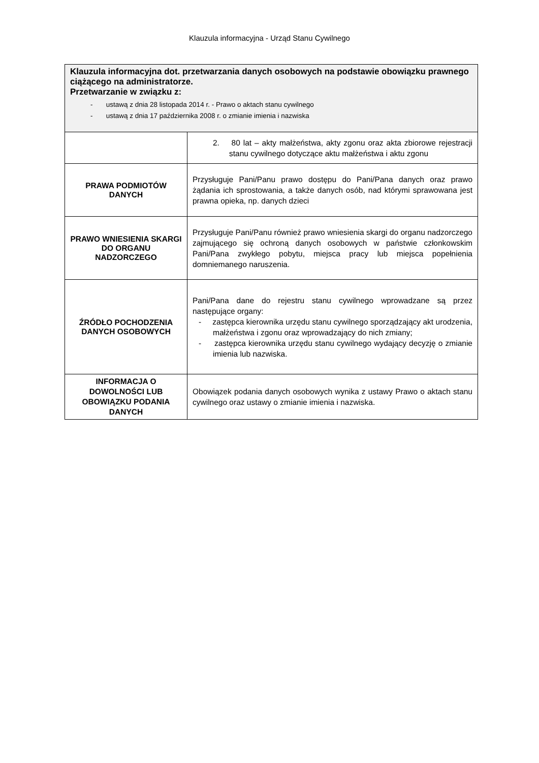Klauzula informacyjna - Urząd Stanu Cywilnego
| Klauzula informacyjna dot. przetwarzania danych osobowych na podstawie obowiązku prawnego ciążącego na administratorze. Przetwarzanie w związku z: - ustawą z dnia 28 listopada 2014 r. - Prawo o aktach stanu cywilnego - ustawą z dnia 17 października 2008 r. o zmianie imienia i nazwiska | |
| | 2. 80 lat – akty małżeństwa, akty zgonu oraz akta zbiorowe rejestracji stanu cywilnego dotyczące aktu małżeństwa i aktu zgonu |
| PRAWA PODMIOTÓW DANYCH | Przysługuje Pani/Panu prawo dostępu do Pani/Pana danych oraz prawo żądania ich sprostowania, a także danych osób, nad którymi sprawowana jest prawna opieka, np. danych dzieci |
| PRAWO WNIESIENIA SKARGI DO ORGANU NADZORCZEGO | Przysługuje Pani/Panu również prawo wniesienia skargi do organu nadzorczego zajmującego się ochroną danych osobowych w państwie członkowskim Pani/Pana zwykłego pobytu, miejsca pracy lub miejsca popełnienia domniemanego naruszenia. |
| ŹRÓDŁO POCHODZENIA DANYCH OSOBOWYCH | Pani/Pana dane do rejestru stanu cywilnego wprowadzane są przez następujące organy: - zastępca kierownika urzędu stanu cywilnego sporządzający akt urodzenia, małżeństwa i zgonu oraz wprowadzający do nich zmiany; - zastępca kierownika urzędu stanu cywilnego wydający decyzję o zmianie imienia lub nazwiska. |
| INFORMACJA O DOWOLNOŚCI LUB OBOWIĄZKU PODANIA DANYCH | Obowiązek podania danych osobowych wynika z ustawy Prawo o aktach stanu cywilnego oraz ustawy o zmianie imienia i nazwiska. |